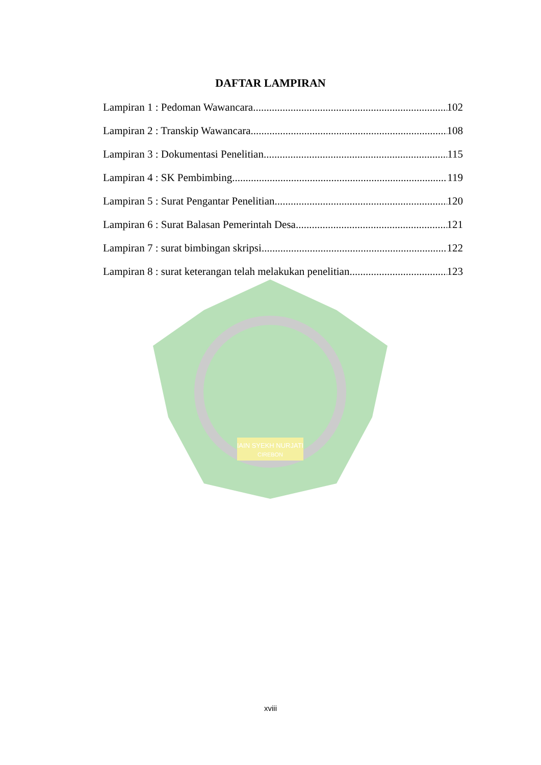IAIN SYEKH NURJATI
CIREBON
DAFTAR LAMPIRAN
Lampiran 1 : Pedoman Wawancara 102
Lampiran 2 : Transkip Wawancara 108
Lampiran 3 : Dokumentasi Penelitian 115
Lampiran 4 : SK Pembimbing 119
Lampiran 5 : Surat Pengantar Penelitian 120
Lampiran 6 : Surat Balasan Pemerintah Desa 121
Lampiran 7 : surat bimbingan skripsi 122
Lampiran 8 : surat keterangan telah melakukan penelitian 123
xviii